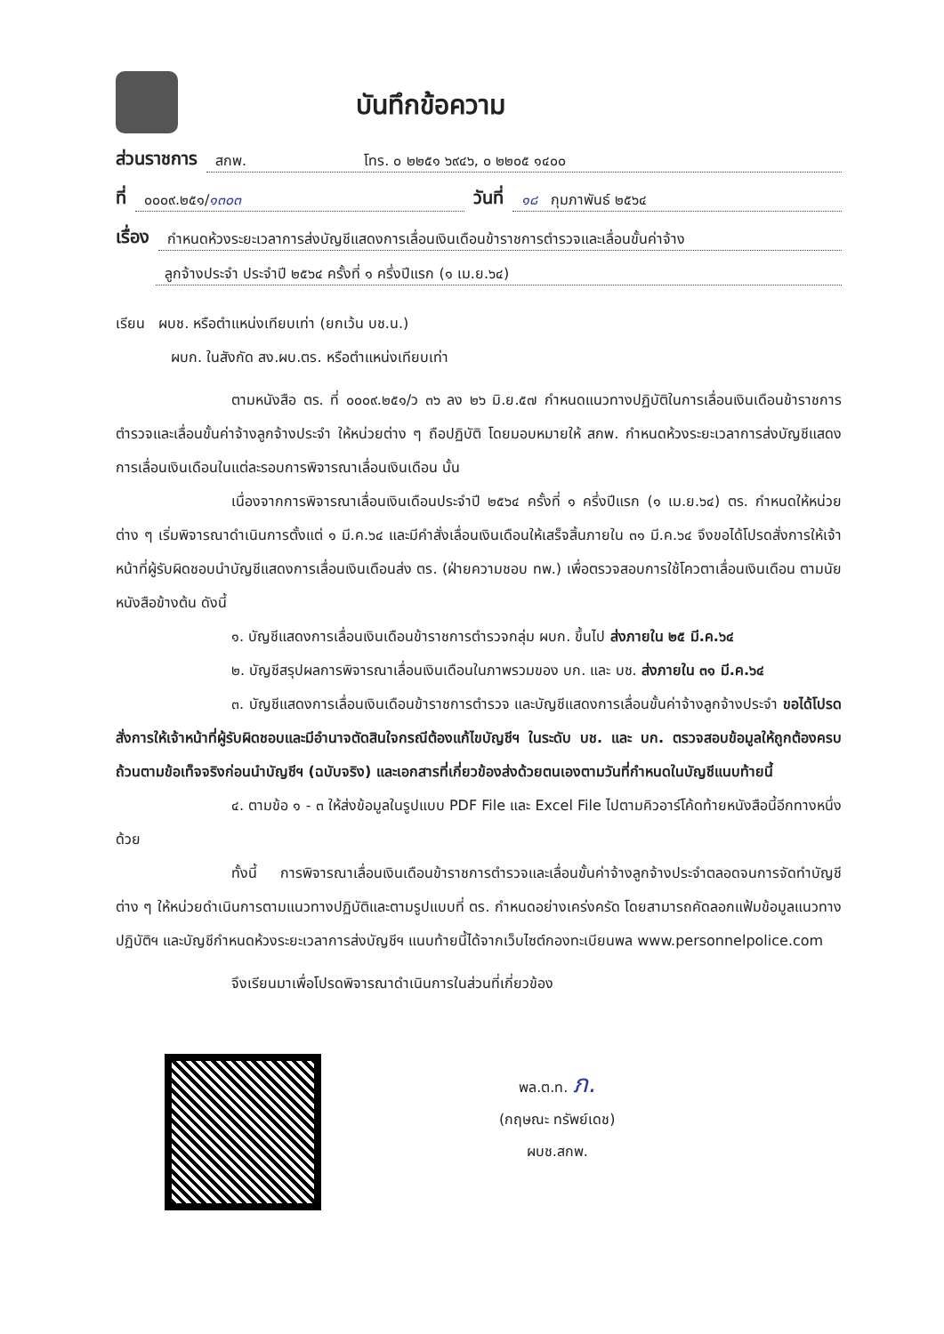บันทึกข้อความ
ส่วนราชการ สกพ. โทร. ๐ ๒๒๕๑ ๖๙๔๖, ๐ ๒๒๐๕ ๑๔๐๐
ที่ ๐๐๐๙.๒๕๑/๑๓๐๓ วันที่ ๑๘ กุมภาพันธ์ ๒๕๖๔
เรื่อง กำหนดห้วงระยะเวลาการส่งบัญชีแสดงการเลื่อนเงินเดือนข้าราชการตำรวจและเลื่อนขั้นค่าจ้าง
ลูกจ้างประจำ ประจำปี ๒๕๖๔ ครั้งที่ ๑ ครึ่งปีแรก (๑ เม.ย.๖๔)
เรียน ผบช. หรือตำแหน่งเทียบเท่า (ยกเว้น บช.น.)
ผบก. ในสังกัด สง.ผบ.ตร. หรือตำแหน่งเทียบเท่า
ตามหนังสือ ตร. ที่ ๐๐๐๙.๒๕๑/ว ๓๖ ลง ๒๖ มิ.ย.๕๗ กำหนดแนวทางปฏิบัติในการเลื่อนเงินเดือนข้าราชการตำรวจและเลื่อนขั้นค่าจ้างลูกจ้างประจำ ให้หน่วยต่าง ๆ ถือปฏิบัติ โดยมอบหมายให้ สกพ. กำหนดห้วงระยะเวลาการส่งบัญชีแสดงการเลื่อนเงินเดือนในแต่ละรอบการพิจารณาเลื่อนเงินเดือน นั้น
เนื่องจากการพิจารณาเลื่อนเงินเดือนประจำปี ๒๕๖๔ ครั้งที่ ๑ ครึ่งปีแรก (๑ เม.ย.๖๔) ตร. กำหนดให้หน่วยต่าง ๆ เริ่มพิจารณาดำเนินการตั้งแต่ ๑ มี.ค.๖๔ และมีคำสั่งเลื่อนเงินเดือนให้เสร็จสิ้นภายใน ๓๑ มี.ค.๖๔ จึงขอได้โปรดสั่งการให้เจ้าหน้าที่ผู้รับผิดชอบนำบัญชีแสดงการเลื่อนเงินเดือนส่ง ตร. (ฝ่ายความชอบ ทพ.) เพื่อตรวจสอบการใช้โควตาเลื่อนเงินเดือน ตามนัยหนังสือข้างต้น ดังนี้
๑. บัญชีแสดงการเลื่อนเงินเดือนข้าราชการตำรวจกลุ่ม ผบก. ขึ้นไป ส่งภายใน ๒๕ มี.ค.๖๔
๒. บัญชีสรุปผลการพิจารณาเลื่อนเงินเดือนในภาพรวมของ บก. และ บช. ส่งภายใน ๓๑ มี.ค.๖๔
๓. บัญชีแสดงการเลื่อนเงินเดือนข้าราชการตำรวจ และบัญชีแสดงการเลื่อนขั้นค่าจ้างลูกจ้างประจำ ขอได้โปรดสั่งการให้เจ้าหน้าที่ผู้รับผิดชอบและมีอำนาจตัดสินใจกรณีต้องแก้ไขบัญชีฯ ในระดับ บช. และ บก. ตรวจสอบข้อมูลให้ถูกต้องครบถ้วนตามข้อเท็จจริงก่อนนำบัญชีฯ (ฉบับจริง) และเอกสารที่เกี่ยวข้องส่งด้วยตนเองตามวันที่กำหนดในบัญชีแนบท้ายนี้
๔. ตามข้อ ๑ - ๓ ให้ส่งข้อมูลในรูปแบบ PDF File และ Excel File ไปตามคิวอาร์โค้ดท้ายหนังสือนี้อีกทางหนึ่งด้วย
ทั้งนี้ การพิจารณาเลื่อนเงินเดือนข้าราชการตำรวจและเลื่อนขั้นค่าจ้างลูกจ้างประจำตลอดจนการจัดทำบัญชีต่าง ๆ ให้หน่วยดำเนินการตามแนวทางปฏิบัติและตามรูปแบบที่ ตร. กำหนดอย่างเคร่งครัด โดยสามารถคัดลอกแฟ้มข้อมูลแนวทางปฏิบัติฯ และบัญชีกำหนดห้วงระยะเวลาการส่งบัญชีฯ แนบท้ายนี้ได้จากเว็บไซต์กองทะเบียนพล www.personnelpolice.com
จึงเรียนมาเพื่อโปรดพิจารณาดำเนินการในส่วนที่เกี่ยวข้อง
พล.ต.ท. ภ.
(กฤษณะ ทรัพย์เดช)
ผบช.สกพ.